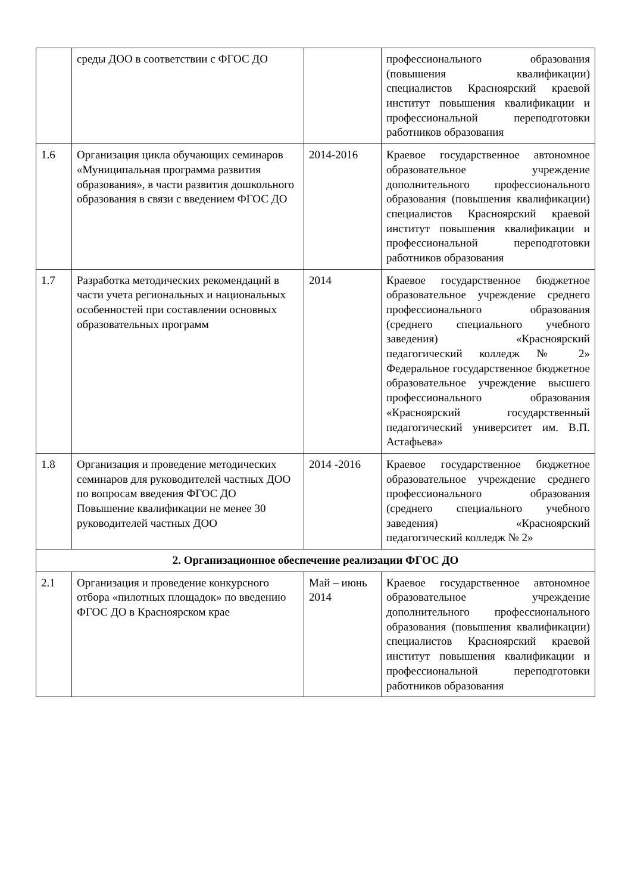| | среды ДОО в соответствии с ФГОС ДО | | профессионального образования (повышения квалификации) специалистов Красноярский краевой институт повышения квалификации и профессиональной переподготовки работников образования |
| 1.6 | Организация цикла обучающих семинаров «Муниципальная программа развития образования», в части развития дошкольного образования в связи с введением ФГОС ДО | 2014-2016 | Краевое государственное автономное образовательное учреждение дополнительного профессионального образования (повышения квалификации) специалистов Красноярский краевой институт повышения квалификации и профессиональной переподготовки работников образования |
| 1.7 | Разработка методических рекомендаций в части учета региональных и национальных особенностей при составлении основных образовательных программ | 2014 | Краевое государственное бюджетное образовательное учреждение среднего профессионального образования (среднего специального учебного заведения) «Красноярский педагогический колледж № 2» Федеральное государственное бюджетное образовательное учреждение высшего профессионального образования «Красноярский государственный педагогический университет им. В.П. Астафьева» |
| 1.8 | Организация и проведение методических семинаров для руководителей частных ДОО по вопросам введения ФГОС ДО Повышение квалификации не менее 30 руководителей частных ДОО | 2014 -2016 | Краевое государственное бюджетное образовательное учреждение среднего профессионального образования (среднего специального учебного заведения) «Красноярский педагогический колледж № 2» |
| 2. Организационное обеспечение реализации ФГОС ДО | | | |
| 2.1 | Организация и проведение конкурсного отбора «пилотных площадок» по введению ФГОС ДО в Красноярском крае | Май – июнь 2014 | Краевое государственное автономное образовательное учреждение дополнительного профессионального образования (повышения квалификации) специалистов Красноярский краевой институт повышения квалификации и профессиональной переподготовки работников образования |